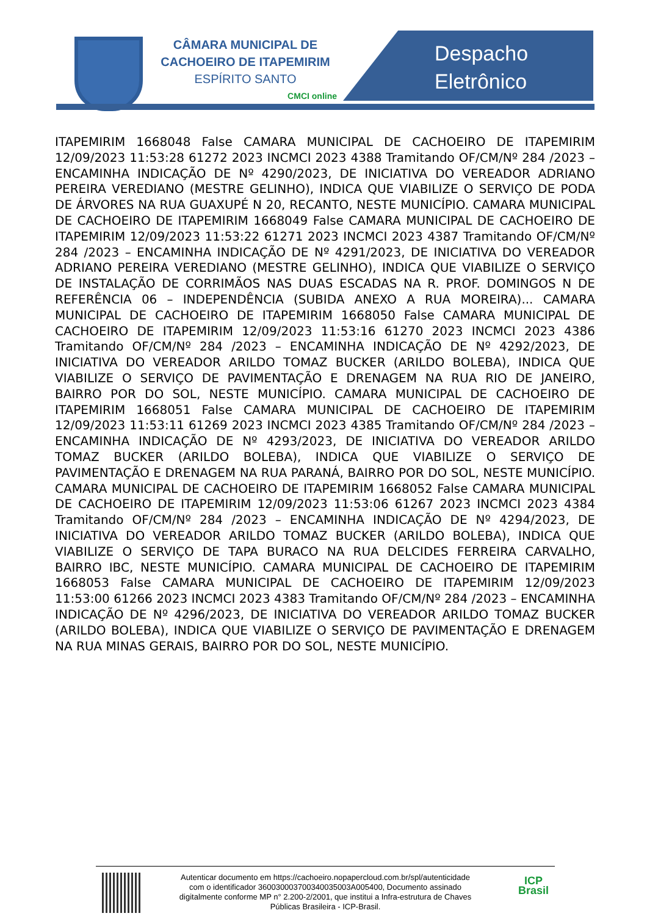CÂMARA MUNICIPAL DE
CACHOEIRO DE ITAPEMIRIM
ESPÍRITO SANTO
CMCI online
Despacho
Eletrônico
ITAPEMIRIM 1668048 False CAMARA MUNICIPAL DE CACHOEIRO DE ITAPEMIRIM 12/09/2023 11:53:28 61272 2023 INCMCI 2023 4388 Tramitando OF/CM/Nº 284 /2023 – ENCAMINHA INDICAÇÃO DE Nº 4290/2023, DE INICIATIVA DO VEREADOR ADRIANO PEREIRA VEREDIANO (MESTRE GELINHO), INDICA QUE VIABILIZE O SERVIÇO DE PODA DE ÁRVORES NA RUA GUAXUPÉ N 20, RECANTO, NESTE MUNICÍPIO. CAMARA MUNICIPAL DE CACHOEIRO DE ITAPEMIRIM 1668049 False CAMARA MUNICIPAL DE CACHOEIRO DE ITAPEMIRIM 12/09/2023 11:53:22 61271 2023 INCMCI 2023 4387 Tramitando OF/CM/Nº 284 /2023 – ENCAMINHA INDICAÇÃO DE Nº 4291/2023, DE INICIATIVA DO VEREADOR ADRIANO PEREIRA VEREDIANO (MESTRE GELINHO), INDICA QUE VIABILIZE O SERVIÇO DE INSTALAÇÃO DE CORRIMÃOS NAS DUAS ESCADAS NA R. PROF. DOMINGOS N DE REFERÊNCIA 06 – INDEPENDÊNCIA (SUBIDA ANEXO A RUA MOREIRA)... CAMARA MUNICIPAL DE CACHOEIRO DE ITAPEMIRIM 1668050 False CAMARA MUNICIPAL DE CACHOEIRO DE ITAPEMIRIM 12/09/2023 11:53:16 61270 2023 INCMCI 2023 4386 Tramitando OF/CM/Nº 284 /2023 – ENCAMINHA INDICAÇÃO DE Nº 4292/2023, DE INICIATIVA DO VEREADOR ARILDO TOMAZ BUCKER (ARILDO BOLEBA), INDICA QUE VIABILIZE O SERVIÇO DE PAVIMENTAÇÃO E DRENAGEM NA RUA RIO DE JANEIRO, BAIRRO POR DO SOL, NESTE MUNICÍPIO. CAMARA MUNICIPAL DE CACHOEIRO DE ITAPEMIRIM 1668051 False CAMARA MUNICIPAL DE CACHOEIRO DE ITAPEMIRIM 12/09/2023 11:53:11 61269 2023 INCMCI 2023 4385 Tramitando OF/CM/Nº 284 /2023 – ENCAMINHA INDICAÇÃO DE Nº 4293/2023, DE INICIATIVA DO VEREADOR ARILDO TOMAZ BUCKER (ARILDO BOLEBA), INDICA QUE VIABILIZE O SERVIÇO DE PAVIMENTAÇÃO E DRENAGEM NA RUA PARANÁ, BAIRRO POR DO SOL, NESTE MUNICÍPIO. CAMARA MUNICIPAL DE CACHOEIRO DE ITAPEMIRIM 1668052 False CAMARA MUNICIPAL DE CACHOEIRO DE ITAPEMIRIM 12/09/2023 11:53:06 61267 2023 INCMCI 2023 4384 Tramitando OF/CM/Nº 284 /2023 – ENCAMINHA INDICAÇÃO DE Nº 4294/2023, DE INICIATIVA DO VEREADOR ARILDO TOMAZ BUCKER (ARILDO BOLEBA), INDICA QUE VIABILIZE O SERVIÇO DE TAPA BURACO NA RUA DELCIDES FERREIRA CARVALHO, BAIRRO IBC, NESTE MUNICÍPIO. CAMARA MUNICIPAL DE CACHOEIRO DE ITAPEMIRIM 1668053 False CAMARA MUNICIPAL DE CACHOEIRO DE ITAPEMIRIM 12/09/2023 11:53:00 61266 2023 INCMCI 2023 4383 Tramitando OF/CM/Nº 284 /2023 – ENCAMINHA INDICAÇÃO DE Nº 4296/2023, DE INICIATIVA DO VEREADOR ARILDO TOMAZ BUCKER (ARILDO BOLEBA), INDICA QUE VIABILIZE O SERVIÇO DE PAVIMENTAÇÃO E DRENAGEM NA RUA MINAS GERAIS, BAIRRO POR DO SOL, NESTE MUNICÍPIO.
Autenticar documento em https://cachoeiro.nopapercloud.com.br/spl/autenticidade
com o identificador 360030003700340035003A005400, Documento assinado
digitalmente conforme MP n° 2.200-2/2001, que institui a Infra-estrutura de Chaves
Públicas Brasileira - ICP-Brasil.
ICP
Brasil